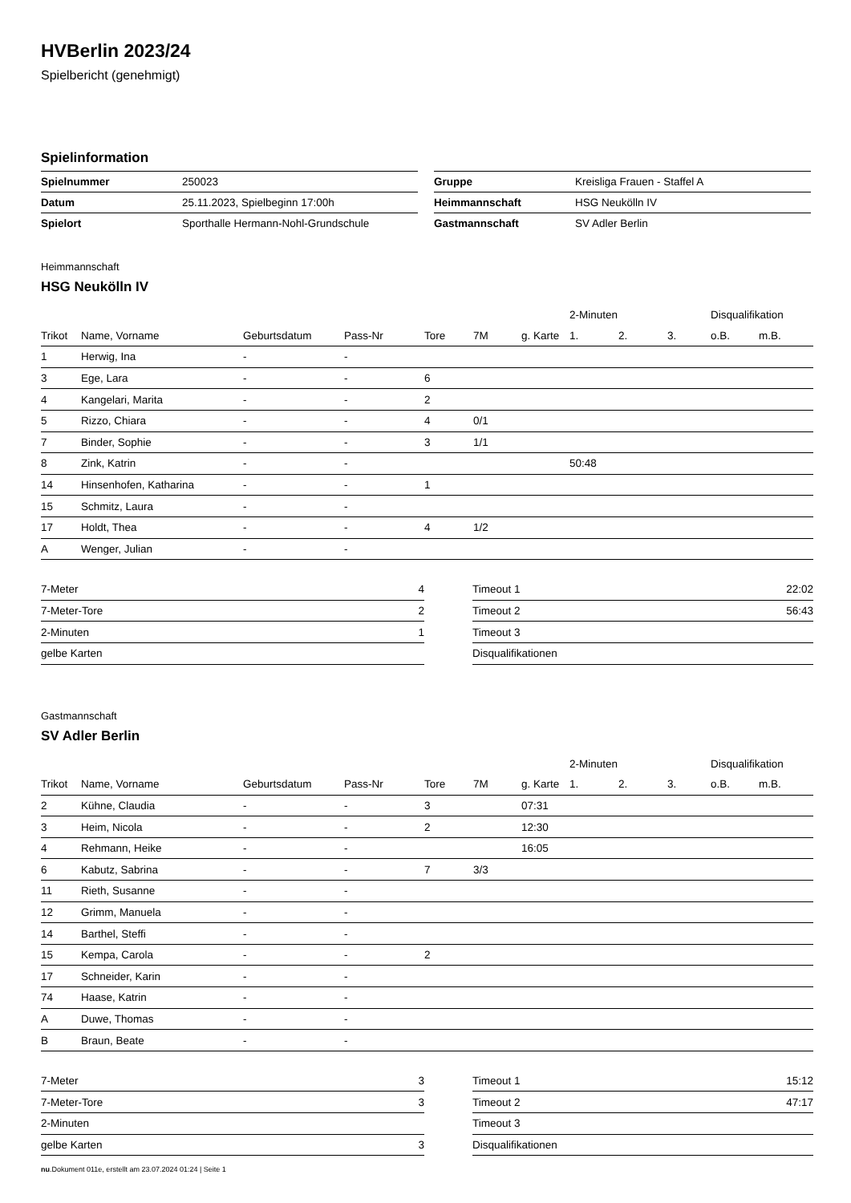HVBerlin 2023/24
Spielbericht (genehmigt)
Spielinformation
| Spielnummer | 250023 |
| Datum | 25.11.2023, Spielbeginn 17:00h |
| Spielort | Sporthalle Hermann-Nohl-Grundschule |
| Gruppe | Kreisliga Frauen - Staffel A |
| Heimmannschaft | HSG Neukölln IV |
| Gastmannschaft | SV Adler Berlin |
Heimmannschaft
HSG Neukölln IV
| | | | | | | | 2-Minuten | | | Disqualifikation | |
| --- | --- | --- | --- | --- | --- | --- | --- | --- | --- | --- | --- |
| Trikot | Name, Vorname | Geburtsdatum | Pass-Nr | Tore | 7M | g. Karte | 1. | 2. | 3. | o.B. | m.B. |
| 1 | Herwig, Ina | - | - | | | | | | | | |
| 3 | Ege, Lara | - | - | 6 | | | | | | | |
| 4 | Kangelari, Marita | - | - | 2 | | | | | | | |
| 5 | Rizzo, Chiara | - | - | 4 | 0/1 | | | | | | |
| 7 | Binder, Sophie | - | - | 3 | 1/1 | | | | | | |
| 8 | Zink, Katrin | - | - | | | | 50:48 | | | | |
| 14 | Hinsenhofen, Katharina | - | - | 1 | | | | | | | |
| 15 | Schmitz, Laura | - | - | | | | | | | | |
| 17 | Holdt, Thea | - | - | 4 | 1/2 | | | | | | |
| A | Wenger, Julian | - | - | | | | | | | | |
| 7-Meter | 4 |
| 7-Meter-Tore | 2 |
| 2-Minuten | 1 |
| gelbe Karten | |
| Timeout 1 | 22:02 |
| Timeout 2 | 56:43 |
| Timeout 3 | |
| Disqualifikationen | |
Gastmannschaft
SV Adler Berlin
| | | | | | | | 2-Minuten | | | Disqualifikation | |
| --- | --- | --- | --- | --- | --- | --- | --- | --- | --- | --- | --- |
| Trikot | Name, Vorname | Geburtsdatum | Pass-Nr | Tore | 7M | g. Karte | 1. | 2. | 3. | o.B. | m.B. |
| 2 | Kühne, Claudia | - | - | 3 | | 07:31 | | | | | |
| 3 | Heim, Nicola | - | - | 2 | | 12:30 | | | | | |
| 4 | Rehmann, Heike | - | - | | | 16:05 | | | | | |
| 6 | Kabutz, Sabrina | - | - | 7 | 3/3 | | | | | | |
| 11 | Rieth, Susanne | - | - | | | | | | | | |
| 12 | Grimm, Manuela | - | - | | | | | | | | |
| 14 | Barthel, Steffi | - | - | | | | | | | | |
| 15 | Kempa, Carola | - | - | 2 | | | | | | | |
| 17 | Schneider, Karin | - | - | | | | | | | | |
| 74 | Haase, Katrin | - | - | | | | | | | | |
| A | Duwe, Thomas | - | - | | | | | | | | |
| B | Braun, Beate | - | - | | | | | | | | |
| 7-Meter | 3 |
| 7-Meter-Tore | 3 |
| 2-Minuten | |
| gelbe Karten | 3 |
| Timeout 1 | 15:12 |
| Timeout 2 | 47:17 |
| Timeout 3 | |
| Disqualifikationen | |
nu.Dokument 011e, erstellt am 23.07.2024 01:24 | Seite 1